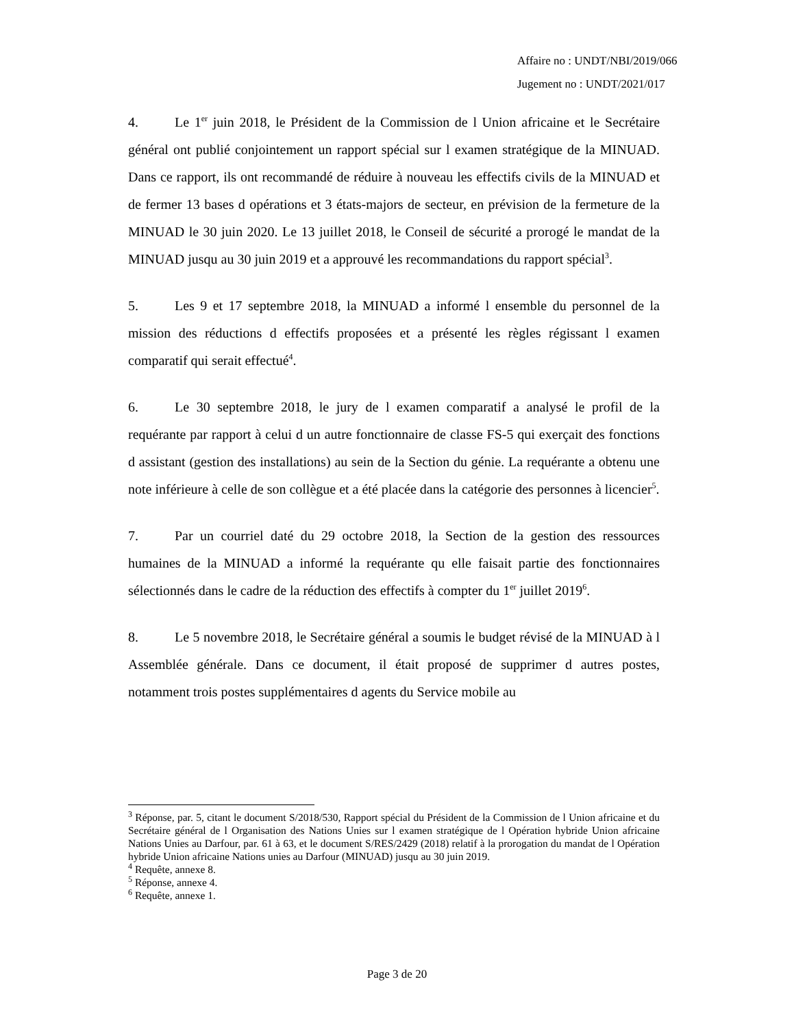Affaire no : UNDT/NBI/2019/066
Jugement no : UNDT/2021/017
4. Le 1<sup>er</sup> juin 2018, le Président de la Commission de l Union africaine et le Secrétaire général ont publié conjointement un rapport spécial sur l examen stratégique de la MINUAD. Dans ce rapport, ils ont recommandé de réduire à nouveau les effectifs civils de la MINUAD et de fermer 13 bases d opérations et 3 états-majors de secteur, en prévision de la fermeture de la MINUAD le 30 juin 2020. Le 13 juillet 2018, le Conseil de sécurité a prorogé le mandat de la MINUAD jusqu au 30 juin 2019 et a approuvé les recommandations du rapport spécial<sup>3</sup>.
5. Les 9 et 17 septembre 2018, la MINUAD a informé l ensemble du personnel de la mission des réductions d effectifs proposées et a présenté les règles régissant l examen comparatif qui serait effectué<sup>4</sup>.
6. Le 30 septembre 2018, le jury de l examen comparatif a analysé le profil de la requérante par rapport à celui d un autre fonctionnaire de classe FS-5 qui exerçait des fonctions d assistant (gestion des installations) au sein de la Section du génie. La requérante a obtenu une note inférieure à celle de son collègue et a été placée dans la catégorie des personnes à licencier<sup>5</sup>.
7. Par un courriel daté du 29 octobre 2018, la Section de la gestion des ressources humaines de la MINUAD a informé la requérante qu elle faisait partie des fonctionnaires sélectionnés dans le cadre de la réduction des effectifs à compter du 1<sup>er</sup> juillet 2019<sup>6</sup>.
8. Le 5 novembre 2018, le Secrétaire général a soumis le budget révisé de la MINUAD à l Assemblée générale. Dans ce document, il était proposé de supprimer d autres postes, notamment trois postes supplémentaires d agents du Service mobile au
<sup>3</sup> Réponse, par. 5, citant le document S/2018/530, Rapport spécial du Président de la Commission de l Union africaine et du Secrétaire général de l Organisation des Nations Unies sur l examen stratégique de l Opération hybride Union africaine Nations Unies au Darfour, par. 61 à 63, et le document S/RES/2429 (2018) relatif à la prorogation du mandat de l Opération hybride Union africaine Nations unies au Darfour (MINUAD) jusqu au 30 juin 2019.
<sup>4</sup> Requête, annexe 8.
<sup>5</sup> Réponse, annexe 4.
<sup>6</sup> Requête, annexe 1.
Page 3 de 20